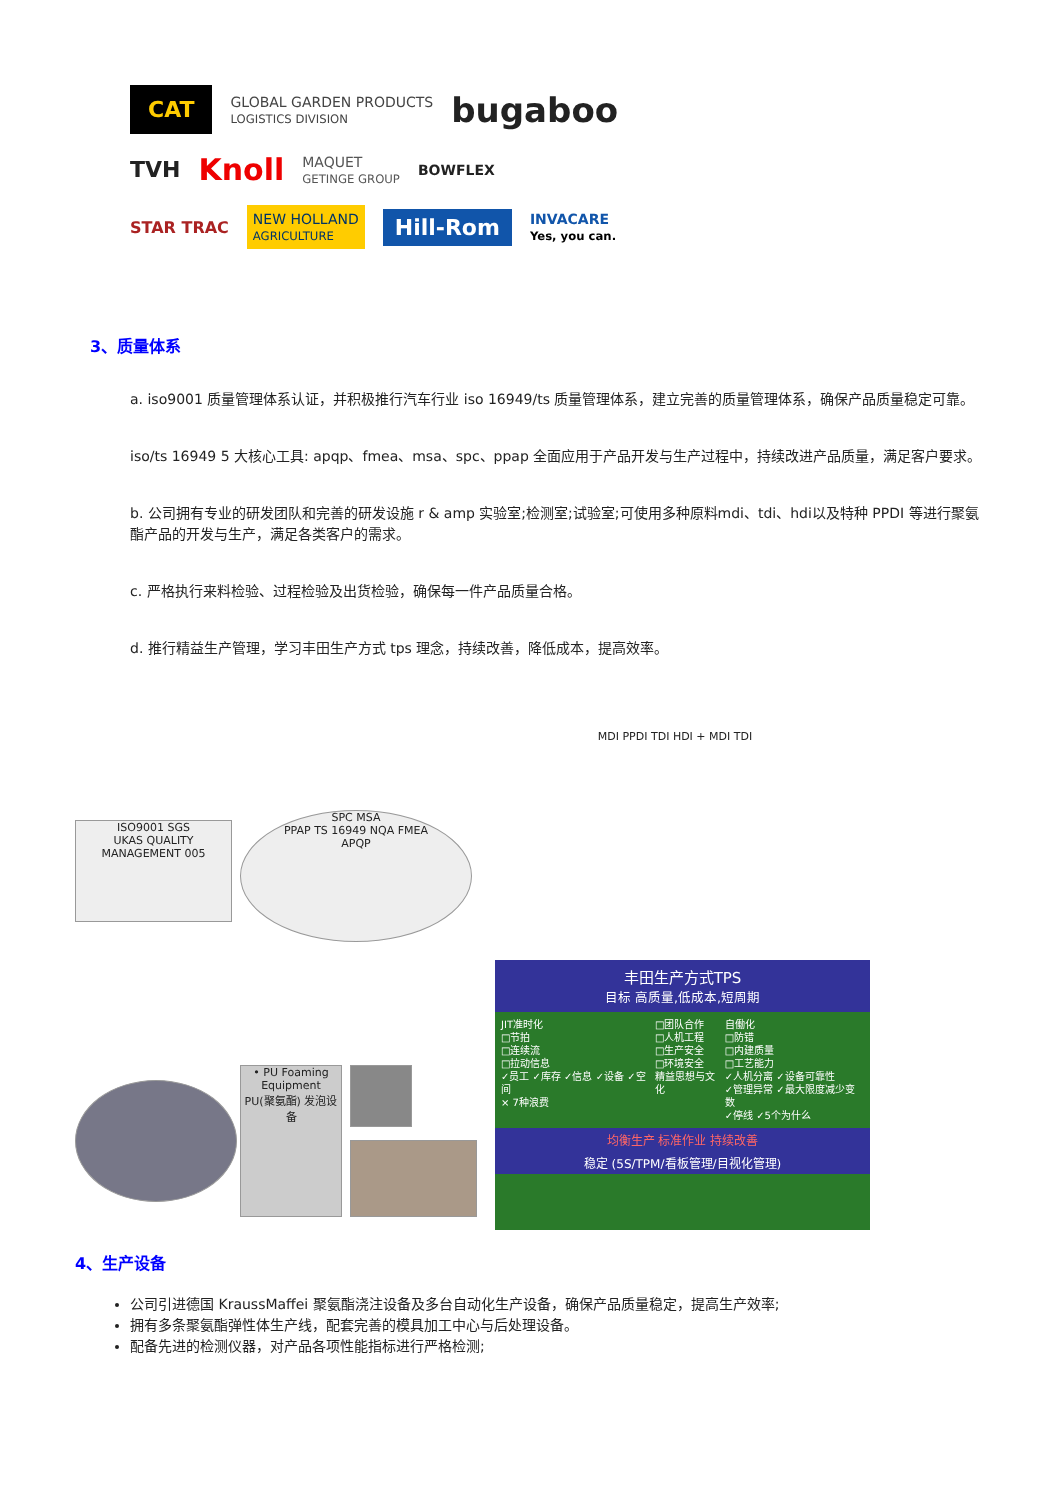CAT GLOBAL GARDEN PRODUCTS
LOGISTICS DIVISION bugaboo
TVH Knoll MAQUET
GETINGE GROUP BOWFLEX
STAR TRAC NEW HOLLAND
AGRICULTURE Hill-Rom INVACARE
Yes, you can.
3、质量体系
a. iso9001 质量管理体系认证，并积极推行汽车行业 iso 16949/ts 质量管理体系，建立完善的质量管理体系，确保产品质量稳定可靠。
iso/ts 16949 5 大核心工具: apqp、fmea、msa、spc、ppap 全面应用于产品开发与生产过程中，持续改进产品质量，满足客户要求。
b. 公司拥有专业的研发团队和完善的研发设施 r & amp 实验室;检测室;试验室;可使用多种原料mdi、tdi、hdi以及特种 PPDI 等进行聚氨酯产品的开发与生产，满足各类客户的需求。
c. 严格执行来料检验、过程检验及出货检验，确保每一件产品质量合格。
d. 推行精益生产管理，学习丰田生产方式 tps 理念，持续改善，降低成本，提高效率。
ISO9001 SGS
UKAS QUALITY MANAGEMENT 005
SPC MSA
PPAP TS 16949 NQA FMEA
APQP
MDI PPDI TDI HDI + MDI TDI
• PU Foaming Equipment
PU(聚氨酯) 发泡设备
丰田生产方式TPS
目标 高质量,低成本,短周期
JIT准时化
□节拍
□连续流
□拉动信息
✓员工 ✓库存 ✓信息 ✓设备 ✓空间
× 7种浪费
□团队合作
□人机工程
□生产安全
□环境安全
精益思想与文化
自働化
□防错
□内建质量
□工艺能力
✓人机分离 ✓设备可靠性
✓管理异常 ✓最大限度减少变数
✓停线 ✓5个为什么
均衡生产 标准作业 持续改善
稳定 (5S/TPM/看板管理/目视化管理)
4、生产设备
公司引进德国 KraussMaffei 聚氨酯浇注设备及多台自动化生产设备，确保产品质量稳定，提高生产效率;
拥有多条聚氨酯弹性体生产线，配套完善的模具加工中心与后处理设备。
配备先进的检测仪器，对产品各项性能指标进行严格检测;